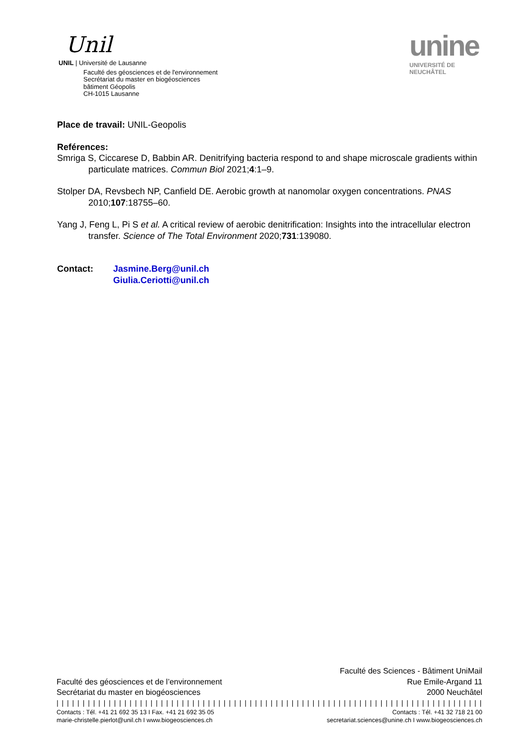Unil
UNIL | Université de Lausanne
Faculté des géosciences et de l'environnement
Secrétariat du master en biogéosciences
bâtiment Géopolis
CH-1015 Lausanne
unine
UNIVERSITÉ DE
NEUCHÂTEL
Place de travail: UNIL-Geopolis
Reférences:
Smriga S, Ciccarese D, Babbin AR. Denitrifying bacteria respond to and shape microscale gradients within particulate matrices. Commun Biol 2021;4:1–9.
Stolper DA, Revsbech NP, Canfield DE. Aerobic growth at nanomolar oxygen concentrations. PNAS 2010;107:18755–60.
Yang J, Feng L, Pi S et al. A critical review of aerobic denitrification: Insights into the intracellular electron transfer. Science of The Total Environment 2020;731:139080.
Contact: Jasmine.Berg@unil.ch
Giulia.Ceriotti@unil.ch
Faculté des géosciences et de l’environnement
Secrétariat du master en biogéosciences
Faculté des Sciences - Bâtiment UniMail
Rue Emile-Argand 11
2000 Neuchâtel
| | | | | | | | | | | | | | | | | | | | | | | | | | | | | | | | | | | | | | | | | | | | | | | | | | | | | | | | | | | | | | | | | | | | | | | | | | | | | | | | | | | | | | | | | | | | | | | |
Contacts : Tél. +41 21 692 35 13 I Fax. +41 21 692 35 05
marie-christelle.pierlot@unil.ch I www.biogeosciences.ch
Contacts : Tél. +41 32 718 21 00
secretariat.sciences@unine.ch I www.biogeosciences.ch